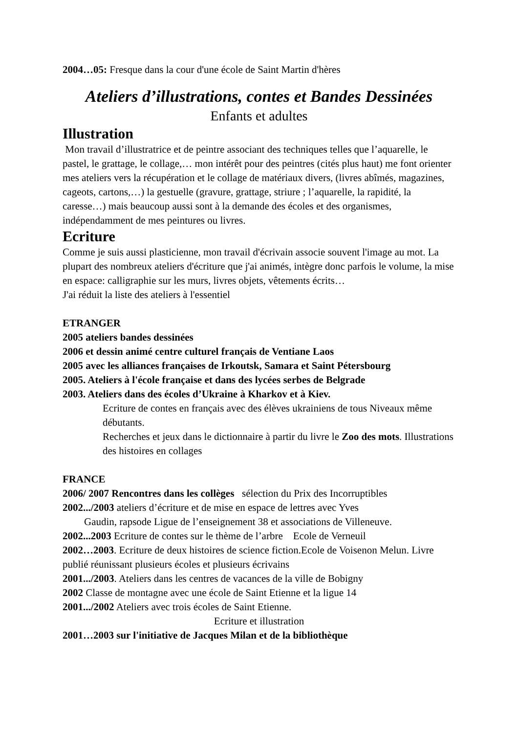2004…05: Fresque dans la cour d'une école de Saint Martin d'hères
Ateliers d’illustrations, contes et Bandes Dessinées
Enfants et adultes
Illustration
Mon travail d’illustratrice et de peintre associant des techniques telles que l’aquarelle, le pastel, le grattage, le collage,… mon intérêt pour des peintres (cités plus haut) me font orienter mes ateliers vers la récupération et le collage de matériaux divers, (livres abîmés, magazines, cageots, cartons,…) la gestuelle (gravure, grattage, striure ; l’aquarelle, la rapidité, la caresse…) mais beaucoup aussi sont à la demande des écoles et des organismes, indépendamment de mes peintures ou livres.
Ecriture
Comme je suis aussi plasticienne, mon travail d'écrivain associe souvent l'image au mot. La plupart des nombreux ateliers d'écriture que j'ai animés, intègre donc parfois le volume, la mise en espace: calligraphie sur les murs, livres objets, vêtements écrits…
J'ai réduit la liste des ateliers à l'essentiel
ETRANGER
2005 ateliers bandes dessinées
2006 et dessin animé centre culturel français de Ventiane Laos
2005 avec les alliances françaises de Irkoutsk, Samara et Saint Pétersbourg
2005. Ateliers à l'école française et dans des lycées serbes de Belgrade
2003. Ateliers dans des écoles d’Ukraine à Kharkov et à Kiev.
Ecriture de contes en français avec des élèves ukrainiens de tous Niveaux même débutants.
Recherches et jeux dans le dictionnaire à partir du livre le Zoo des mots. Illustrations des histoires en collages
FRANCE
2006/ 2007 Rencontres dans les collèges sélection du Prix des Incorruptibles
2002.../2003 ateliers d’écriture et de mise en espace de lettres avec Yves
Gaudin, rapsode Ligue de l’enseignement 38 et associations de Villeneuve.
2002...2003 Ecriture de contes sur le thème de l’arbre Ecole de Verneuil
2002…2003. Ecriture de deux histoires de science fiction.Ecole de Voisenon Melun. Livre publié réunissant plusieurs écoles et plusieurs écrivains
2001.../2003. Ateliers dans les centres de vacances de la ville de Bobigny
2002 Classe de montagne avec une école de Saint Etienne et la ligue 14
2001.../2002 Ateliers avec trois écoles de Saint Etienne.
Ecriture et illustration
2001…2003 sur l'initiative de Jacques Milan et de la bibliothèque